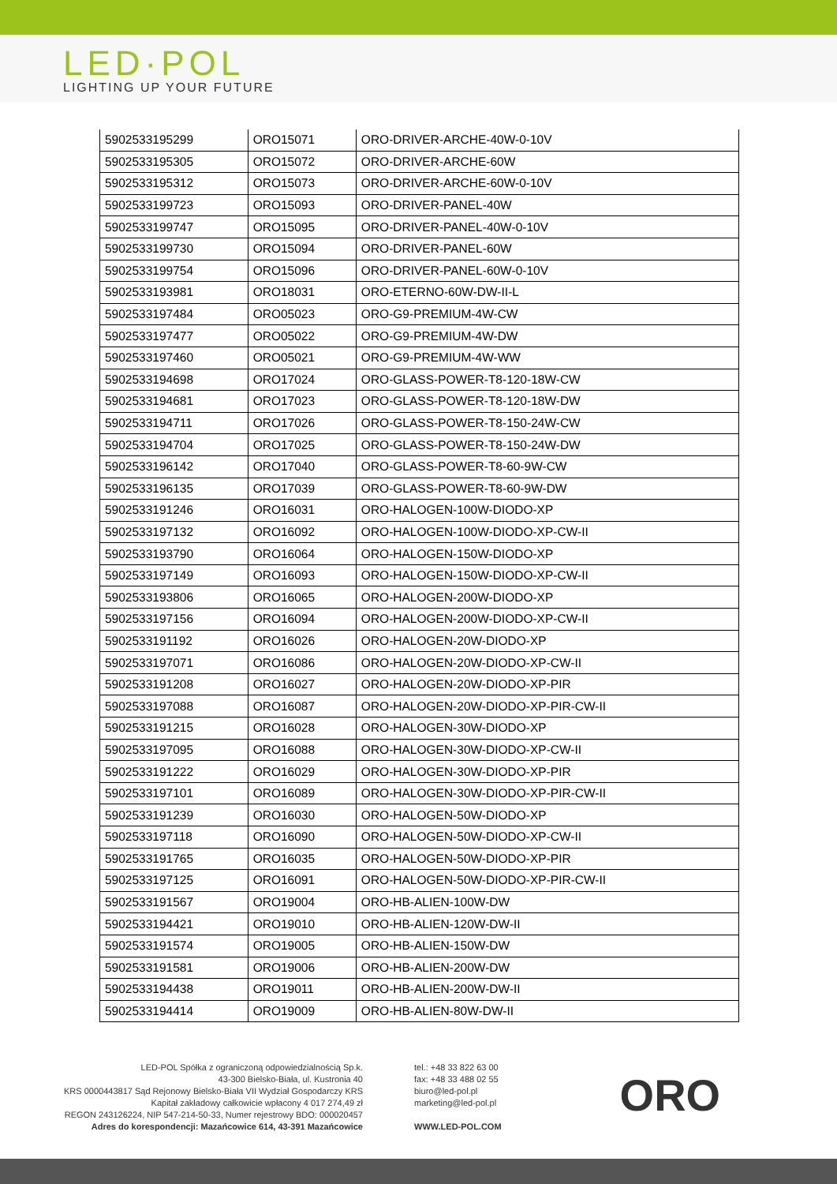LED·POL
LIGHTING UP YOUR FUTURE
| 5902533195299 | ORO15071 | ORO-DRIVER-ARCHE-40W-0-10V |
| 5902533195305 | ORO15072 | ORO-DRIVER-ARCHE-60W |
| 5902533195312 | ORO15073 | ORO-DRIVER-ARCHE-60W-0-10V |
| 5902533199723 | ORO15093 | ORO-DRIVER-PANEL-40W |
| 5902533199747 | ORO15095 | ORO-DRIVER-PANEL-40W-0-10V |
| 5902533199730 | ORO15094 | ORO-DRIVER-PANEL-60W |
| 5902533199754 | ORO15096 | ORO-DRIVER-PANEL-60W-0-10V |
| 5902533193981 | ORO18031 | ORO-ETERNO-60W-DW-II-L |
| 5902533197484 | ORO05023 | ORO-G9-PREMIUM-4W-CW |
| 5902533197477 | ORO05022 | ORO-G9-PREMIUM-4W-DW |
| 5902533197460 | ORO05021 | ORO-G9-PREMIUM-4W-WW |
| 5902533194698 | ORO17024 | ORO-GLASS-POWER-T8-120-18W-CW |
| 5902533194681 | ORO17023 | ORO-GLASS-POWER-T8-120-18W-DW |
| 5902533194711 | ORO17026 | ORO-GLASS-POWER-T8-150-24W-CW |
| 5902533194704 | ORO17025 | ORO-GLASS-POWER-T8-150-24W-DW |
| 5902533196142 | ORO17040 | ORO-GLASS-POWER-T8-60-9W-CW |
| 5902533196135 | ORO17039 | ORO-GLASS-POWER-T8-60-9W-DW |
| 5902533191246 | ORO16031 | ORO-HALOGEN-100W-DIODO-XP |
| 5902533197132 | ORO16092 | ORO-HALOGEN-100W-DIODO-XP-CW-II |
| 5902533193790 | ORO16064 | ORO-HALOGEN-150W-DIODO-XP |
| 5902533197149 | ORO16093 | ORO-HALOGEN-150W-DIODO-XP-CW-II |
| 5902533193806 | ORO16065 | ORO-HALOGEN-200W-DIODO-XP |
| 5902533197156 | ORO16094 | ORO-HALOGEN-200W-DIODO-XP-CW-II |
| 5902533191192 | ORO16026 | ORO-HALOGEN-20W-DIODO-XP |
| 5902533197071 | ORO16086 | ORO-HALOGEN-20W-DIODO-XP-CW-II |
| 5902533191208 | ORO16027 | ORO-HALOGEN-20W-DIODO-XP-PIR |
| 5902533197088 | ORO16087 | ORO-HALOGEN-20W-DIODO-XP-PIR-CW-II |
| 5902533191215 | ORO16028 | ORO-HALOGEN-30W-DIODO-XP |
| 5902533197095 | ORO16088 | ORO-HALOGEN-30W-DIODO-XP-CW-II |
| 5902533191222 | ORO16029 | ORO-HALOGEN-30W-DIODO-XP-PIR |
| 5902533197101 | ORO16089 | ORO-HALOGEN-30W-DIODO-XP-PIR-CW-II |
| 5902533191239 | ORO16030 | ORO-HALOGEN-50W-DIODO-XP |
| 5902533197118 | ORO16090 | ORO-HALOGEN-50W-DIODO-XP-CW-II |
| 5902533191765 | ORO16035 | ORO-HALOGEN-50W-DIODO-XP-PIR |
| 5902533197125 | ORO16091 | ORO-HALOGEN-50W-DIODO-XP-PIR-CW-II |
| 5902533191567 | ORO19004 | ORO-HB-ALIEN-100W-DW |
| 5902533194421 | ORO19010 | ORO-HB-ALIEN-120W-DW-II |
| 5902533191574 | ORO19005 | ORO-HB-ALIEN-150W-DW |
| 5902533191581 | ORO19006 | ORO-HB-ALIEN-200W-DW |
| 5902533194438 | ORO19011 | ORO-HB-ALIEN-200W-DW-II |
| 5902533194414 | ORO19009 | ORO-HB-ALIEN-80W-DW-II |
LED-POL Spółka z ograniczoną odpowiedzialnością Sp.k.
43-300 Bielsko-Biała, ul. Kustronia 40
KRS 0000443817 Sąd Rejonowy Bielsko-Biała VII Wydział Gospodarczy KRS
Kapitał zakładowy całkowicie wpłacony 4 017 274,49 zł
REGON 243126224, NIP 547-214-50-33, Numer rejestrowy BDO: 000020457
Adres do korespondencji: Mazańcowice 614, 43-391 Mazańcowice
tel.: +48 33 822 63 00
fax: +48 33 488 02 55
biuro@led-pol.pl
marketing@led-pol.pl
WWW.LED-POL.COM
ORO